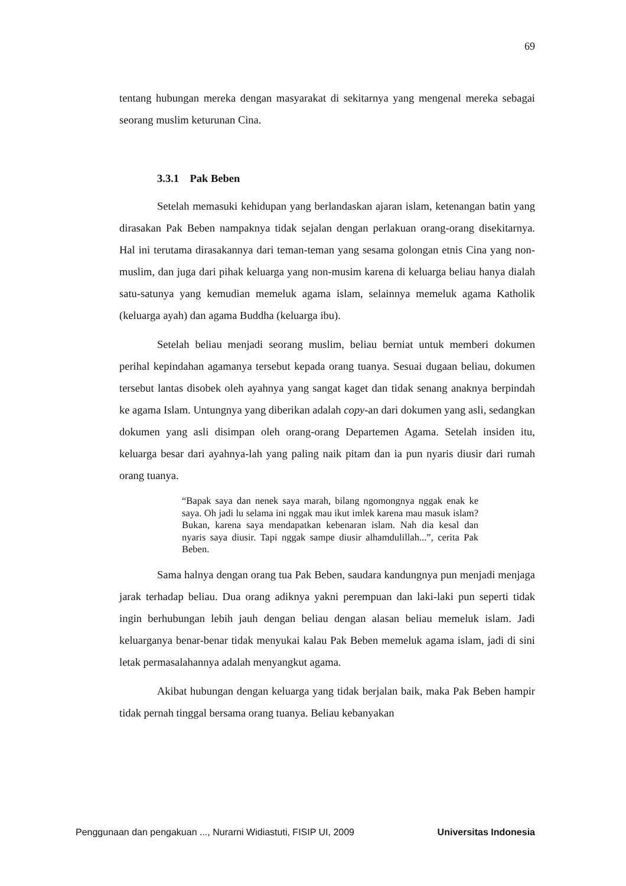69
tentang hubungan mereka dengan masyarakat di sekitarnya yang mengenal mereka sebagai seorang muslim keturunan Cina.
3.3.1 Pak Beben
Setelah memasuki kehidupan yang berlandaskan ajaran islam, ketenangan batin yang dirasakan Pak Beben nampaknya tidak sejalan dengan perlakuan orang-orang disekitarnya. Hal ini terutama dirasakannya dari teman-teman yang sesama golongan etnis Cina yang non-muslim, dan juga dari pihak keluarga yang non-musim karena di keluarga beliau hanya dialah satu-satunya yang kemudian memeluk agama islam, selainnya memeluk agama Katholik (keluarga ayah) dan agama Buddha (keluarga ibu).
Setelah beliau menjadi seorang muslim, beliau berniat untuk memberi dokumen perihal kepindahan agamanya tersebut kepada orang tuanya. Sesuai dugaan beliau, dokumen tersebut lantas disobek oleh ayahnya yang sangat kaget dan tidak senang anaknya berpindah ke agama Islam. Untungnya yang diberikan adalah copy-an dari dokumen yang asli, sedangkan dokumen yang asli disimpan oleh orang-orang Departemen Agama. Setelah insiden itu, keluarga besar dari ayahnya-lah yang paling naik pitam dan ia pun nyaris diusir dari rumah orang tuanya.
“Bapak saya dan nenek saya marah, bilang ngomongnya nggak enak ke saya. Oh jadi lu selama ini nggak mau ikut imlek karena mau masuk islam? Bukan, karena saya mendapatkan kebenaran islam. Nah dia kesal dan nyaris saya diusir. Tapi nggak sampe diusir alhamdulillah...”, cerita Pak Beben.
Sama halnya dengan orang tua Pak Beben, saudara kandungnya pun menjadi menjaga jarak terhadap beliau. Dua orang adiknya yakni perempuan dan laki-laki pun seperti tidak ingin berhubungan lebih jauh dengan beliau dengan alasan beliau memeluk islam. Jadi keluarganya benar-benar tidak menyukai kalau Pak Beben memeluk agama islam, jadi di sini letak permasalahannya adalah menyangkut agama.
Akibat hubungan dengan keluarga yang tidak berjalan baik, maka Pak Beben hampir tidak pernah tinggal bersama orang tuanya. Beliau kebanyakan
Penggunaan dan pengakuan ..., Nurarni Widiastuti, FISIP UI, 2009 Universitas Indonesia